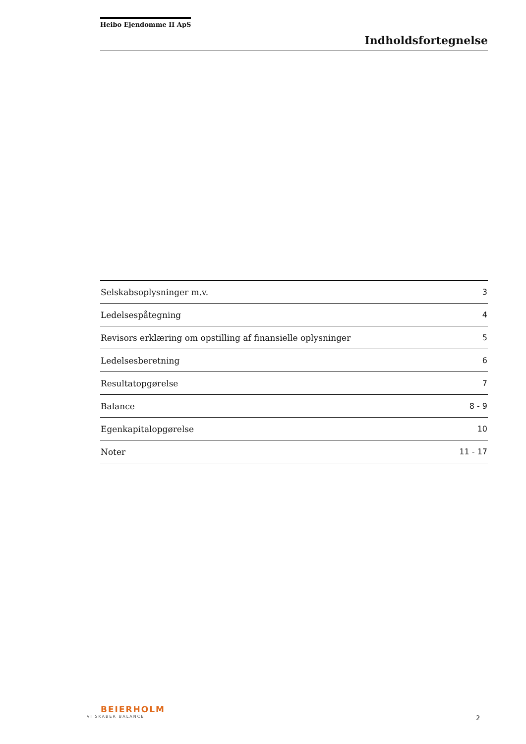Heibo Ejendomme II ApS
Indholdsfortegnelse
| Selskabsoplysninger m.v. | 3 |
| Ledelsespåtegning | 4 |
| Revisors erklæring om opstilling af finansielle oplysninger | 5 |
| Ledelsesberetning | 6 |
| Resultatopgørelse | 7 |
| Balance | 8 - 9 |
| Egenkapitalopgørelse | 10 |
| Noter | 11 - 17 |
BEIERHOLM
VI SKABER BALANCE
2